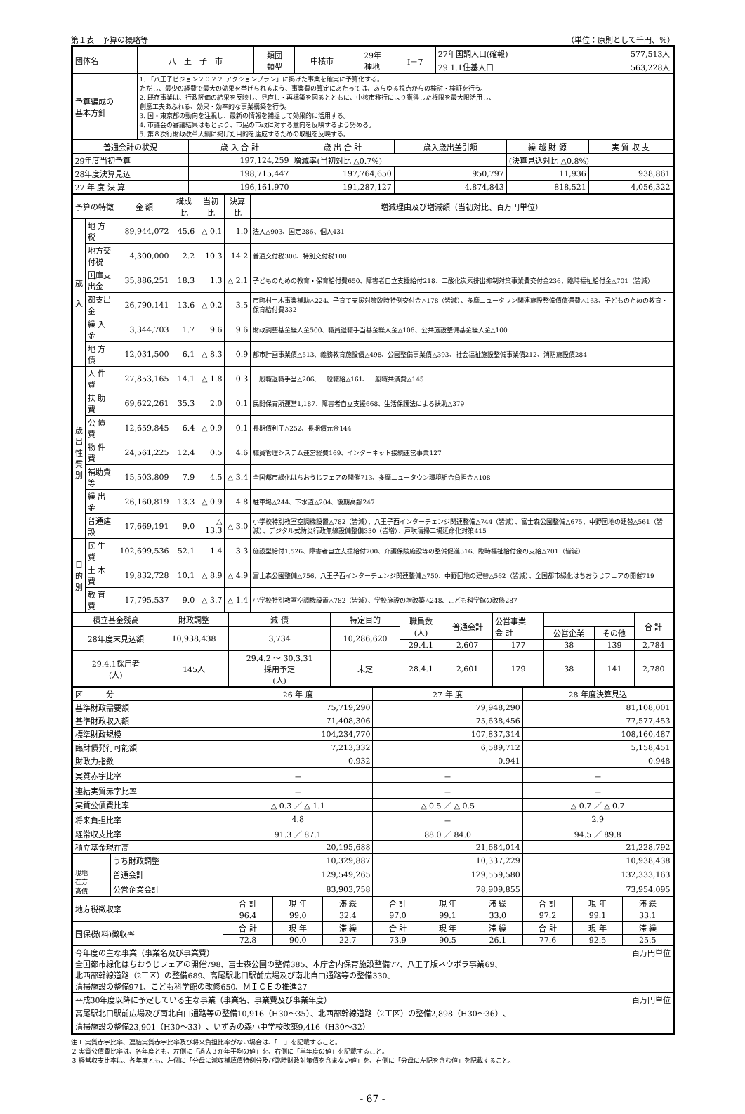第１表　予算の概略等 （単位：原則として千円、％）
| 団体名 | 八 王 子 市 | 類団 類型 | 中核市 | 29年 種地 | Ⅰ－7 | 27年国調人口(確報) | 577,513人 |
| | | | | | | 29.1.1住基人口 | 563,228人 |
| 予算編成の 基本方針 | 1. 「八王子ビジョン２０２２ アクションプラン」に掲げた事業を確実に予算化する。 ただし、最少の経費で最大の効果を挙げられるよう、事業費の算定にあたっては、あらゆる視点からの検討・検証を行う。 2. 既存事業は、行政評価の結果を反映し、見直し・再構築を図るとともに、中核市移行により獲得した権限を最大限活用し、 創意工夫あふれる、効果・効率的な事業構築を行う。 3. 国・東京都の動向を注視し、最新の情報を捕捉して効果的に活用する。 4. 市議会の審議結果はもとより、市民の市政に対する意向を反映するよう努める。 5. 第８次行財政改革大綱に掲げた目的を達成するための取組を反映する。 | | | | | | |
| 普通会計の状況 | 歳 入 合 計 | 歳 出 合 計 | 歳入歳出差引額 | 繰 越 財 源 | 実 質 収 支 |
| 29年度当初予算 | 197,124,259 | 増減率(当初対比 △0.7%) | | (決算見込対比 △0.8%) | |
| 28年度決算見込 | 198,715,447 | 197,764,650 | 950,797 | 11,936 | 938,861 |
| 27 年 度 決 算 | 196,161,970 | 191,287,127 | 4,874,843 | 818,521 | 4,056,322 |
| 予算の特徴 | | 金 額 | 構成比 | 当初比 | 決算比 | 増減理由及び増減額（当初対比、百万円単位） |
| 歳 入 | 地 方 税 | 89,944,072 | 45.6 | △ 0.1 | 1.0 | 法人△903、固定286、個人431 |
| | 地方交付税 | 4,300,000 | 2.2 | 10.3 | 14.2 | 普通交付税300、特別交付税100 |
| | 国庫支出金 | 35,886,251 | 18.3 | 1.3 | △ 2.1 | 子どものための教育・保育給付費650、障害者自立支援給付218、二酸化炭素排出抑制対策事業費交付金236、臨時福祉給付金△701（皆減） |
| | 都支出金 | 26,790,141 | 13.6 | △ 0.2 | 3.5 | 市町村土木事業補助△224、子育て支援対策臨時特例交付金△178（皆減）、多摩ニュータウン関連施設整備債償還費△163、子どものための教育・保育給付費332 |
| | 繰 入 金 | 3,344,703 | 1.7 | 9.6 | 9.6 | 財政調整基金繰入金500、職員退職手当基金繰入金△106、公共施設整備基金繰入金△100 |
| | 地 方 債 | 12,031,500 | 6.1 | △ 8.3 | 0.9 | 都市計画事業債△513、義務教育施設債△498、公園整備事業債△393、社会福祉施設整備事業債212、消防施設債284 |
| 歳 出 性 質 別 | 人 件 費 | 27,853,165 | 14.1 | △ 1.8 | 0.3 | 一般職退職手当△206、一般職給△161、一般職共済費△145 |
| | 扶 助 費 | 69,622,261 | 35.3 | 2.0 | 0.1 | 民間保育所運営1,187、障害者自立支援668、生活保護法による扶助△379 |
| | 公 債 費 | 12,659,845 | 6.4 | △ 0.9 | 0.1 | 長期債利子△252、長期債元金144 |
| | 物 件 費 | 24,561,225 | 12.4 | 0.5 | 4.6 | 職員管理システム運営経費169、インターネット接続運営事業127 |
| | 補助費等 | 15,503,809 | 7.9 | 4.5 | △ 3.4 | 全国都市緑化はちおうじフェアの開催713、多摩ニュータウン環境組合負担金△108 |
| | 繰 出 金 | 26,160,819 | 13.3 | △ 0.9 | 4.8 | 駐車場△244、下水道△204、後期高齢247 |
| | 普通建設 | 17,669,191 | 9.0 | △ 13.3 | △ 3.0 | 小学校特別教室空調機設置△782（皆減）、八王子西インターチェンジ関連整備△744（皆減）、富士森公園整備△675、中野団地の建替△561（皆減）、デジタル式防災行政無線設備整備330（皆増）、戸吹清掃工場延命化対策415 |
| 目 的 別 | 民 生 費 | 102,699,536 | 52.1 | 1.4 | 3.3 | 施設型給付1,526、障害者自立支援給付700、介護保険施設等の整備促進316、臨時福祉給付金の支給△701（皆減） |
| | 土 木 費 | 19,832,728 | 10.1 | △ 8.9 | △ 4.9 | 富士森公園整備△756、八王子西インターチェンジ関連整備△750、中野団地の建替△562（皆減）、全国都市緑化はちおうじフェアの開催719 |
| | 教 育 費 | 17,795,537 | 9.0 | △ 3.7 | △ 1.4 | 小学校特別教室空調機設置△782（皆減）、学校施設の増改築△248、こども科学館の改修287 |
| 積立基金残高 | 財政調整 | 減 債 | 特定目的 | | 職員数 (人) | 普通会計 | 公営事業 会 計 | | | 合 計 |
| 28年度末見込額 | 10,938,438 | 3,734 | 10,286,620 | | | | | 公営企業 | その他 | |
| | | | | | 29.4.1 | 2,607 | 177 | 38 | 139 | 2,784 |
| 29.4.1採用者 (人) | 145人 | 29.4.2 ～ 30.3.31 採用予定 (人) | | 未定 | 28.4.1 | 2,601 | 179 | 38 | 141 | 2,780 |
| 区 分 | | 26 年 度 | | | 27 年 度 | | | 28 年度決算見込 | | |
| 基準財政需要額 | | 75,719,290 | | | 79,948,290 | | | 81,108,001 | | |
| 基準財政収入額 | | 71,408,306 | | | 75,638,456 | | | 77,577,453 | | |
| 標準財政規模 | | 104,234,770 | | | 107,837,314 | | | 108,160,487 | | |
| 臨財債発行可能額 | | 7,213,332 | | | 6,589,712 | | | 5,158,451 | | |
| 財政力指数 | | 0.932 | | | 0.941 | | | 0.948 | | |
| 実質赤字比率 | | － | | | － | | | － | | |
| 連結実質赤字比率 | | － | | | － | | | － | | |
| 実質公債費比率 | | △ 0.3 ／ △ 1.1 | | | △ 0.5 ／ △ 0.5 | | | △ 0.7 ／ △ 0.7 | | |
| 将来負担比率 | | 4.8 | | | － | | | 2.9 | | |
| 経常収支比率 | | 91.3 ／ 87.1 | | | 88.0 ／ 84.0 | | | 94.5 ／ 89.8 | | |
| 積立基金現在高 | | 20,195,688 | | | 21,684,014 | | | 21,228,792 | | |
| | うち財政調整 | 10,329,887 | | | 10,337,229 | | | 10,938,438 | | |
| 現地 在方 高債 | 普通会計 | 129,549,265 | | | 129,559,580 | | | 132,333,163 | | |
| | 公営企業会計 | 83,903,758 | | | 78,909,855 | | | 73,954,095 | | |
| 地方税徴収率 | | 合 計 | 現 年 | 滞 繰 | 合 計 | 現 年 | 滞 繰 | 合 計 | 現 年 | 滞 繰 |
| | | 96.4 | 99.0 | 32.4 | 97.0 | 99.1 | 33.0 | 97.2 | 99.1 | 33.1 |
| 国保税(料)徴収率 | | 合 計 | 現 年 | 滞 繰 | 合 計 | 現 年 | 滞 繰 | 合 計 | 現 年 | 滞 繰 |
| | | 72.8 | 90.0 | 22.7 | 73.9 | 90.5 | 26.1 | 77.6 | 92.5 | 25.5 |
| 今年度の主な事業（事業名及び事業費） 百万円単位 全国都市緑化はちおうじフェアの開催798、富士森公園の整備385、本庁舎内保育施設整備77、八王子版ネウボラ事業69、 北西部幹線道路（2工区）の整備689、高尾駅北口駅前広場及び南北自由通路等の整備330、 清掃施設の整備971、こども科学館の改修650、ＭＩＣＥの推進27 | | | | | | | | | | |
| 平成30年度以降に予定している主な事業（事業名、事業費及び事業年度） 百万円単位 高尾駅北口駅前広場及び南北自由通路等の整備10,916（H30～35）、北西部幹線道路（2工区）の整備2,898（H30～36）、 清掃施設の整備23,901（H30～33）、いずみの森小中学校改築9,416（H30～32） | | | | | | | | | | |
注１ 実質赤字比率、連結実質赤字比率及び将来負担比率がない場合は、「－」を記載すること。
２ 実質公債費比率は、各年度とも、左側に「過去３か年平均の値」を、右側に「単年度の値」を記載すること。
３ 経常収支比率は、各年度とも、左側に「分母に減収補填債特例分及び臨時財政対策債を含まない値」を、右側に「分母に左記を含む値」を記載すること。
- 67 -